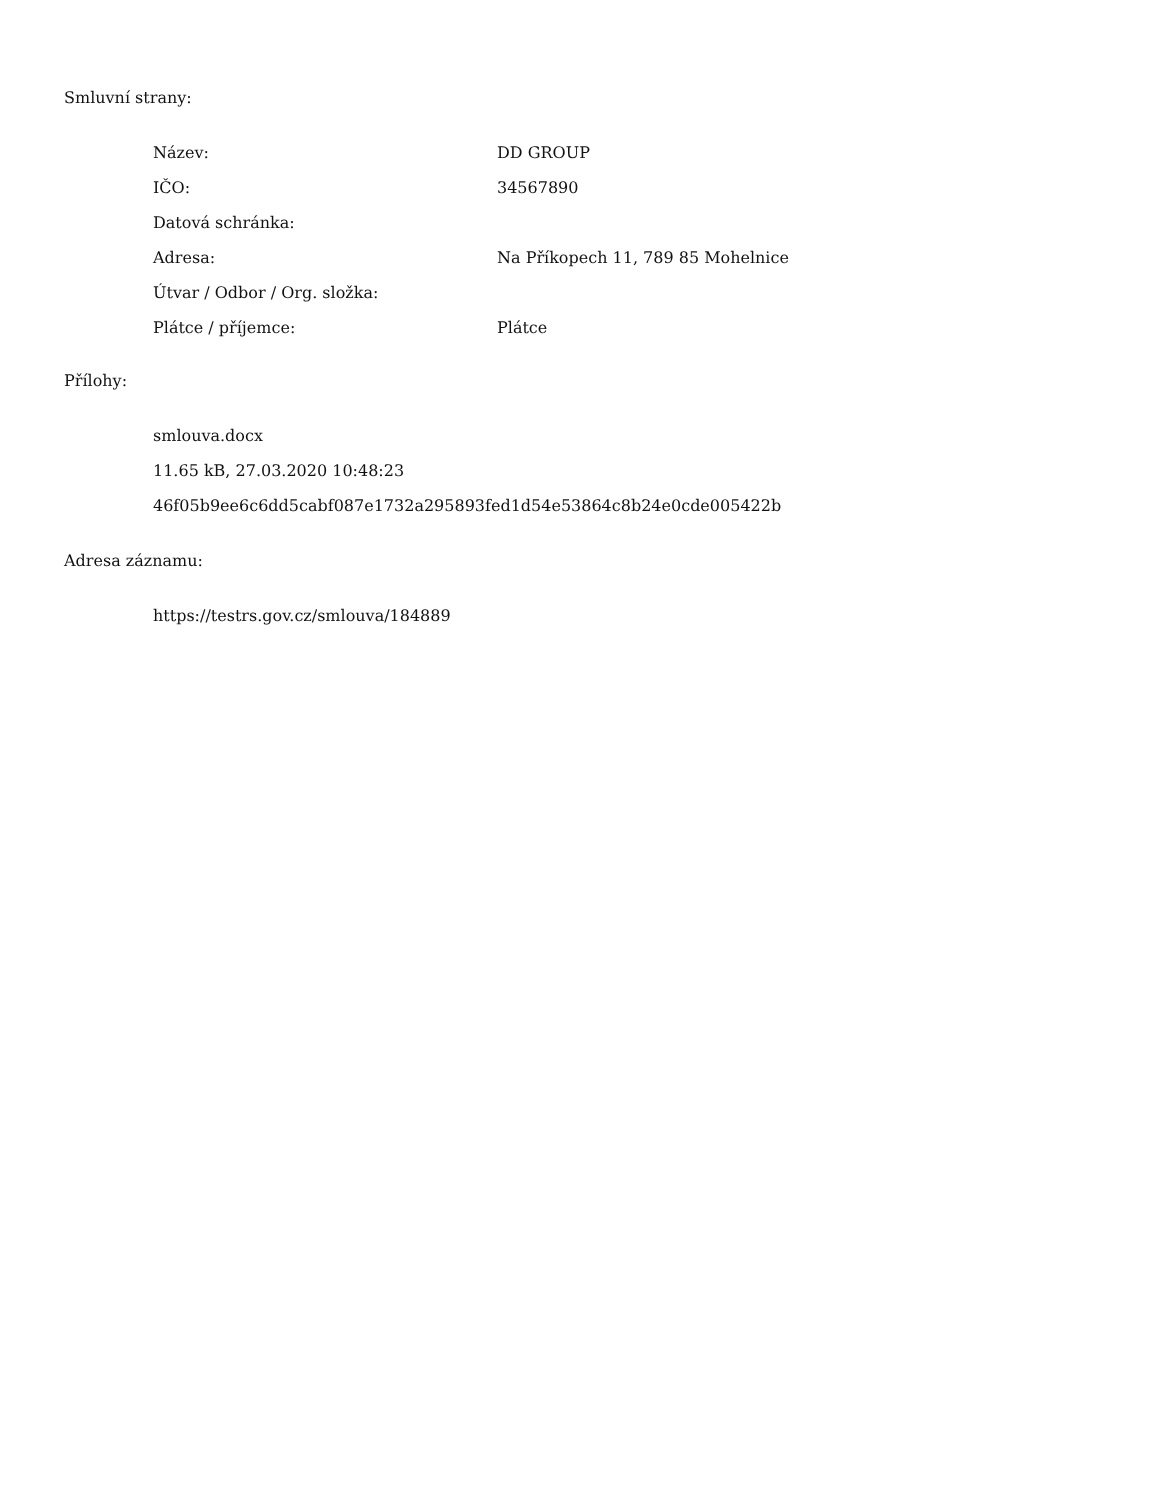Smluvní strany:
| Název: | DD GROUP |
| IČO: | 34567890 |
| Datová schránka: | |
| Adresa: | Na Příkopech 11, 789 85 Mohelnice |
| Útvar / Odbor / Org. složka: | |
| Plátce / příjemce: | Plátce |
Přílohy:
smlouva.docx
11.65 kB, 27.03.2020 10:48:23
46f05b9ee6c6dd5cabf087e1732a295893fed1d54e53864c8b24e0cde005422b
Adresa záznamu:
https://testrs.gov.cz/smlouva/184889